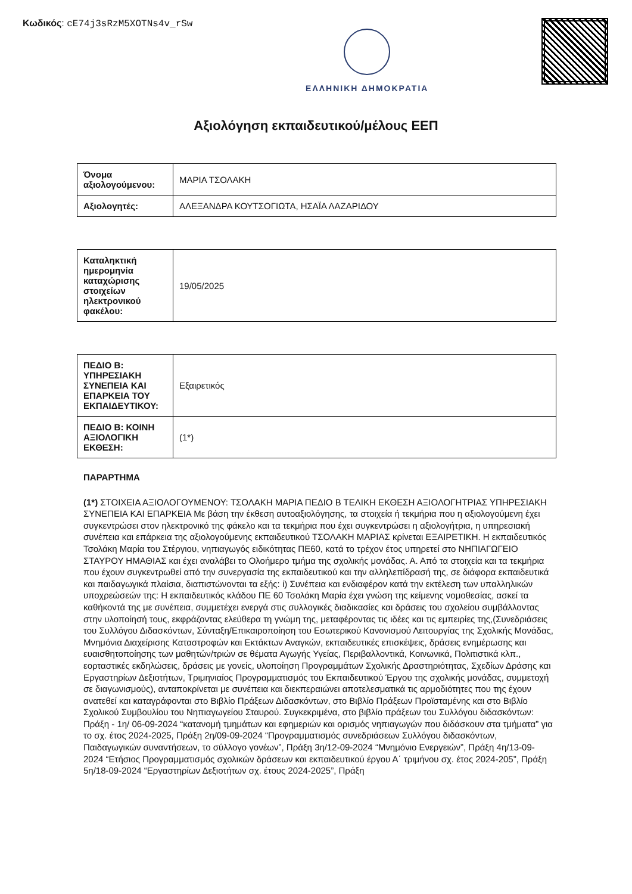Κωδικός: cE74j3sRzM5XOTNs4v_rSw
ΕΛΛΗΝΙΚΗ ΔΗΜΟΚΡΑΤΙΑ
Αξιολόγηση εκπαιδευτικού/μέλους ΕΕΠ
| Όνομα αξιολογούμενου: | ΜΑΡΙΑ ΤΣΟΛΑΚΗ |
| Αξιολογητές: | ΑΛΕΞΑΝΔΡΑ ΚΟΥΤΣΟΓΙΩΤΑ, ΗΣΑΪΑ ΛΑΖΑΡΙΔΟΥ |
| Καταληκτική ημερομηνία καταχώρισης στοιχείων ηλεκτρονικού φακέλου: | 19/05/2025 |
| ΠΕΔΙΟ Β: ΥΠΗΡΕΣΙΑΚΗ ΣΥΝΕΠΕΙΑ ΚΑΙ ΕΠΑΡΚΕΙΑ ΤΟΥ ΕΚΠΑΙΔΕΥΤΙΚΟΥ: | Εξαιρετικός |
| ΠΕΔΙΟ Β: ΚΟΙΝΗ ΑΞΙΟΛΟΓΙΚΗ ΕΚΘΕΣΗ: | (1*) |
ΠΑΡΑΡΤΗΜΑ
(1*) ΣΤΟΙΧΕΙΑ ΑΞΙΟΛΟΓΟΥΜΕΝΟΥ: ΤΣΟΛΑΚΗ ΜΑΡΙΑ ΠΕΔΙΟ Β ΤΕΛΙΚΗ ΕΚΘΕΣΗ ΑΞΙΟΛΟΓΗΤΡΙΑΣ ΥΠΗΡΕΣΙΑΚΗ ΣΥΝΕΠΕΙΑ ΚΑΙ ΕΠΑΡΚΕΙΑ Με βάση την έκθεση αυτοαξιολόγησης, τα στοιχεία ή τεκμήρια που η αξιολογούμενη έχει συγκεντρώσει στον ηλεκτρονικό της φάκελο και τα τεκμήρια που έχει συγκεντρώσει η αξιολογήτρια, η υπηρεσιακή συνέπεια και επάρκεια της αξιολογούμενης εκπαιδευτικού ΤΣΟΛΑΚΗ ΜΑΡΙΑΣ κρίνεται ΕΞΑΙΡΕΤΙΚΗ. Η εκπαιδευτικός Τσολάκη Μαρία του Στέργιου, νηπιαγωγός ειδικότητας ΠΕ60, κατά το τρέχον έτος υπηρετεί στο ΝΗΠΙΑΓΩΓΕΙΟ ΣΤΑΥΡΟΥ ΗΜΑΘΙΑΣ και έχει αναλάβει το Ολοήμερο τμήμα της σχολικής μονάδας. Α. Από τα στοιχεία και τα τεκμήρια που έχουν συγκεντρωθεί από την συνεργασία της εκπαιδευτικού και την αλληλεπίδρασή της, σε διάφορα εκπαιδευτικά και παιδαγωγικά πλαίσια, διαπιστώνονται τα εξής: i) Συνέπεια και ενδιαφέρον κατά την εκτέλεση των υπαλληλικών υποχρεώσεών της: Η εκπαιδευτικός κλάδου ΠΕ 60 Τσολάκη Μαρία έχει γνώση της κείμενης νομοθεσίας, ασκεί τα καθήκοντά της με συνέπεια, συμμετέχει ενεργά στις συλλογικές διαδικασίες και δράσεις του σχολείου συμβάλλοντας στην υλοποίησή τους, εκφράζοντας ελεύθερα τη γνώμη της, μεταφέροντας τις ιδέες και τις εμπειρίες της,(Συνεδριάσεις του Συλλόγου Διδασκόντων, Σύνταξη/Επικαιροποίηση του Εσωτερικού Κανονισμού Λειτουργίας της Σχολικής Μονάδας, Μνημόνια Διαχείρισης Καταστροφών και Εκτάκτων Αναγκών, εκπαιδευτικές επισκέψεις, δράσεις ενημέρωσης και ευαισθητοποίησης των μαθητών/τριών σε θέματα Αγωγής Υγείας, Περιβαλλοντικά, Κοινωνικά, Πολιτιστικά κλπ., εορταστικές εκδηλώσεις, δράσεις με γονείς, υλοποίηση Προγραμμάτων Σχολικής Δραστηριότητας, Σχεδίων Δράσης και Εργαστηρίων Δεξιοτήτων, Τριμηνιαίος Προγραμματισμός του Εκπαιδευτικού Έργου της σχολικής μονάδας, συμμετοχή σε διαγωνισμούς), ανταποκρίνεται με συνέπεια και διεκπεραιώνει αποτελεσματικά τις αρμοδιότητες που της έχουν ανατεθεί και καταγράφονται στο Βιβλίο Πράξεων Διδασκόντων, στο Βιβλίο Πράξεων Προϊσταμένης και στο Βιβλίο Σχολικού Συμβουλίου του Νηπιαγωγείου Σταυρού. Συγκεκριμένα, στο βιβλίο πράξεων του Συλλόγου διδασκόντων: Πράξη - 1η/ 06-09-2024 “κατανομή τμημάτων και εφημεριών και ορισμός νηπιαγωγών που διδάσκουν στα τμήματα” για το σχ. έτος 2024-2025, Πράξη 2η/09-09-2024 “Προγραμματισμός συνεδριάσεων Συλλόγου διδασκόντων, Παιδαγωγικών συναντήσεων, το σύλλογο γονέων”, Πράξη 3η/12-09-2024 “Μνημόνιο Ενεργειών”, Πράξη 4η/13-09-2024 “Ετήσιος Προγραμματισμός σχολικών δράσεων και εκπαιδευτικού έργου Α΄ τριμήνου σχ. έτος 2024-205”, Πράξη 5η/18-09-2024 “Εργαστηρίων Δεξιοτήτων σχ. έτους 2024-2025”, Πράξη